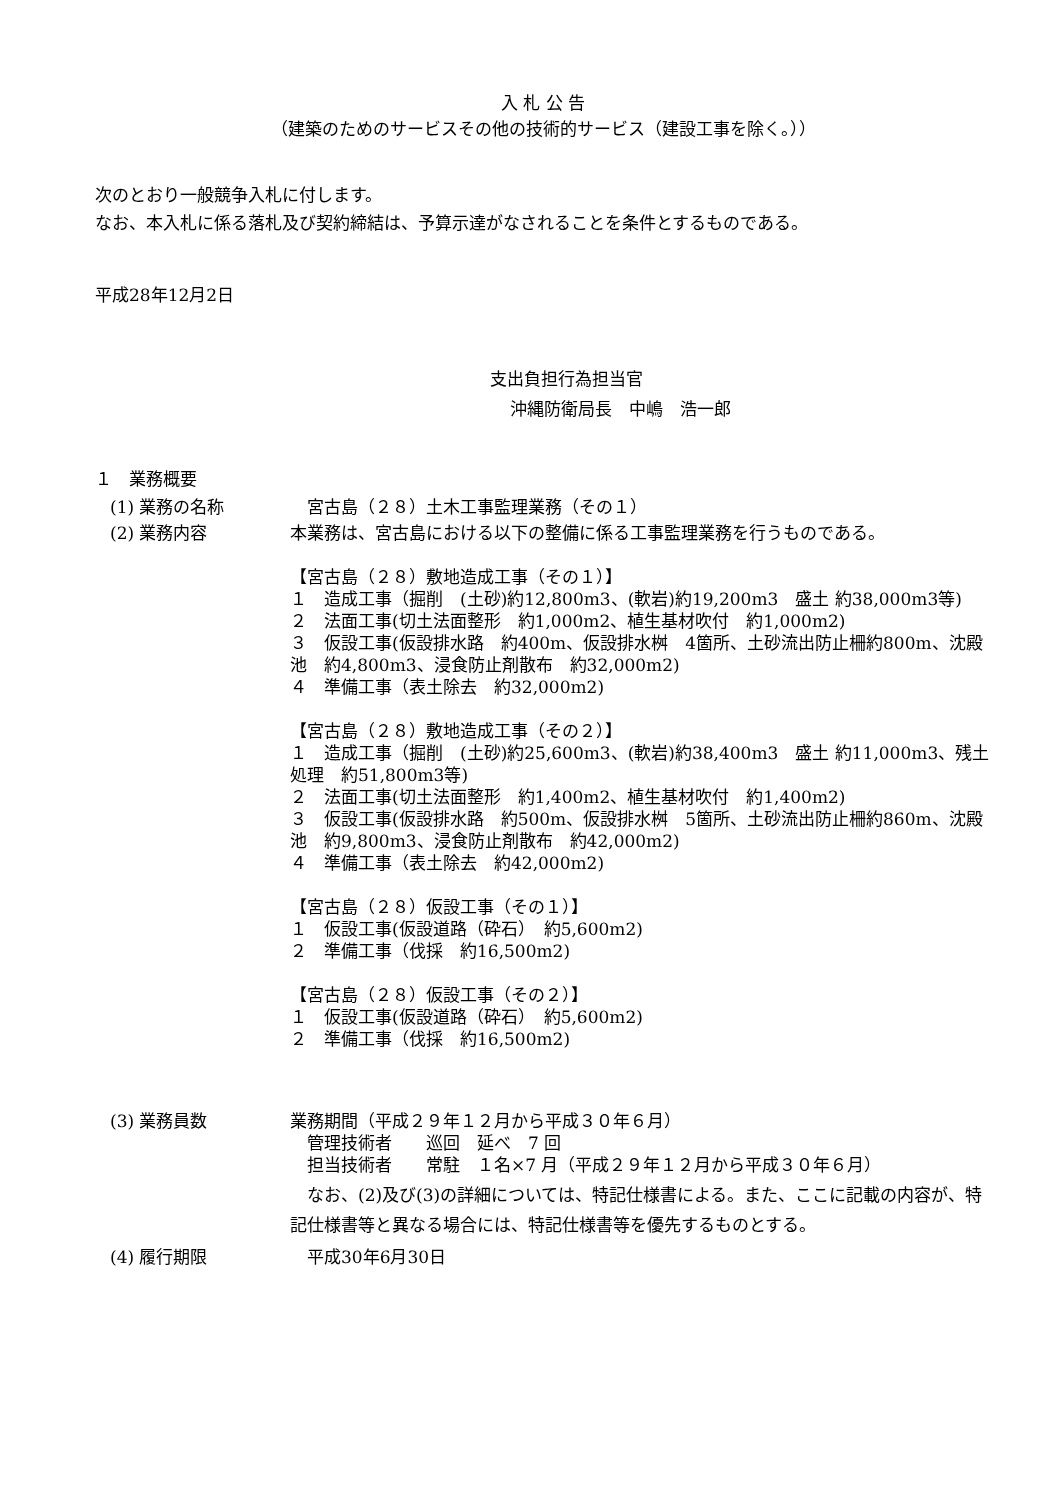入 札 公 告
（建築のためのサービスその他の技術的サービス（建設工事を除く。））
次のとおり一般競争入札に付します。
なお、本入札に係る落札及び契約締結は、予算示達がなされることを条件とするものである。
平成28年12月2日
支出負担行為担当官
沖縄防衛局長　中嶋　浩一郎
１　業務概要
(1) 業務の名称 　宮古島（２８）土木工事監理業務（その１）
(2) 業務内容 本業務は、宮古島における以下の整備に係る工事監理業務を行うものである。
【宮古島（２８）敷地造成工事（その１）】
１　造成工事（掘削　(土砂)約12,800m3、(軟岩)約19,200m3　盛土 約38,000m3等)
２　法面工事(切土法面整形　約1,000m2、植生基材吹付　約1,000m2)
３　仮設工事(仮設排水路　約400m、仮設排水桝　4箇所、土砂流出防止柵約800m、沈殿池　約4,800m3、浸食防止剤散布　約32,000m2)
４　準備工事（表土除去　約32,000m2)
【宮古島（２８）敷地造成工事（その２）】
１　造成工事（掘削　(土砂)約25,600m3、(軟岩)約38,400m3　盛土 約11,000m3、残土処理　約51,800m3等)
２　法面工事(切土法面整形　約1,400m2、植生基材吹付　約1,400m2)
３　仮設工事(仮設排水路　約500m、仮設排水桝　5箇所、土砂流出防止柵約860m、沈殿池　約9,800m3、浸食防止剤散布　約42,000m2)
４　準備工事（表土除去　約42,000m2)
【宮古島（２８）仮設工事（その１）】
１　仮設工事(仮設道路（砕石）　約5,600m2)
２　準備工事（伐採　約16,500m2)
【宮古島（２８）仮設工事（その２）】
１　仮設工事(仮設道路（砕石）　約5,600m2)
２　準備工事（伐採　約16,500m2)
(3) 業務員数 業務期間（平成２９年１２月から平成３０年６月）
　管理技術者　　巡回　延べ　7 回
　担当技術者　　常駐　１名×7 月（平成２９年１２月から平成３０年６月）
　なお、(2)及び(3)の詳細については、特記仕様書による。また、ここに記載の内容が、特記仕様書等と異なる場合には、特記仕様書等を優先するものとする。
(4) 履行期限 　平成30年6月30日